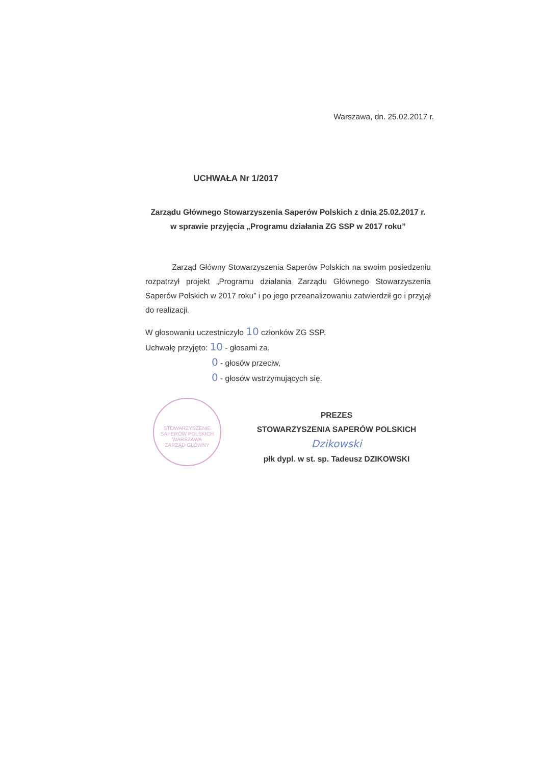Warszawa, dn. 25.02.2017 r.
UCHWAŁA Nr 1/2017
Zarządu Głównego Stowarzyszenia Saperów Polskich z dnia 25.02.2017 r.
w sprawie przyjęcia „Programu działania ZG SSP w 2017 roku”
Zarząd Główny Stowarzyszenia Saperów Polskich na swoim posiedzeniu rozpatrzył projekt „Programu działania Zarządu Głównego Stowarzyszenia Saperów Polskich w 2017 roku” i po jego przeanalizowaniu zatwierdził go i przyjął do realizacji.
W głosowaniu uczestniczyło 10 członków ZG SSP.
Uchwałę przyjęto: 10 - głosami za,
0 - głosów przeciw,
0 - głosów wstrzymujących się.
STOWARZYSZENIE SAPERÓW POLSKICH
WARSZAWA
ZARZĄD GŁÓWNY
PREZES
STOWARZYSZENIA SAPERÓW POLSKICH
Dzikowski
płk dypl. w st. sp. Tadeusz DZIKOWSKI